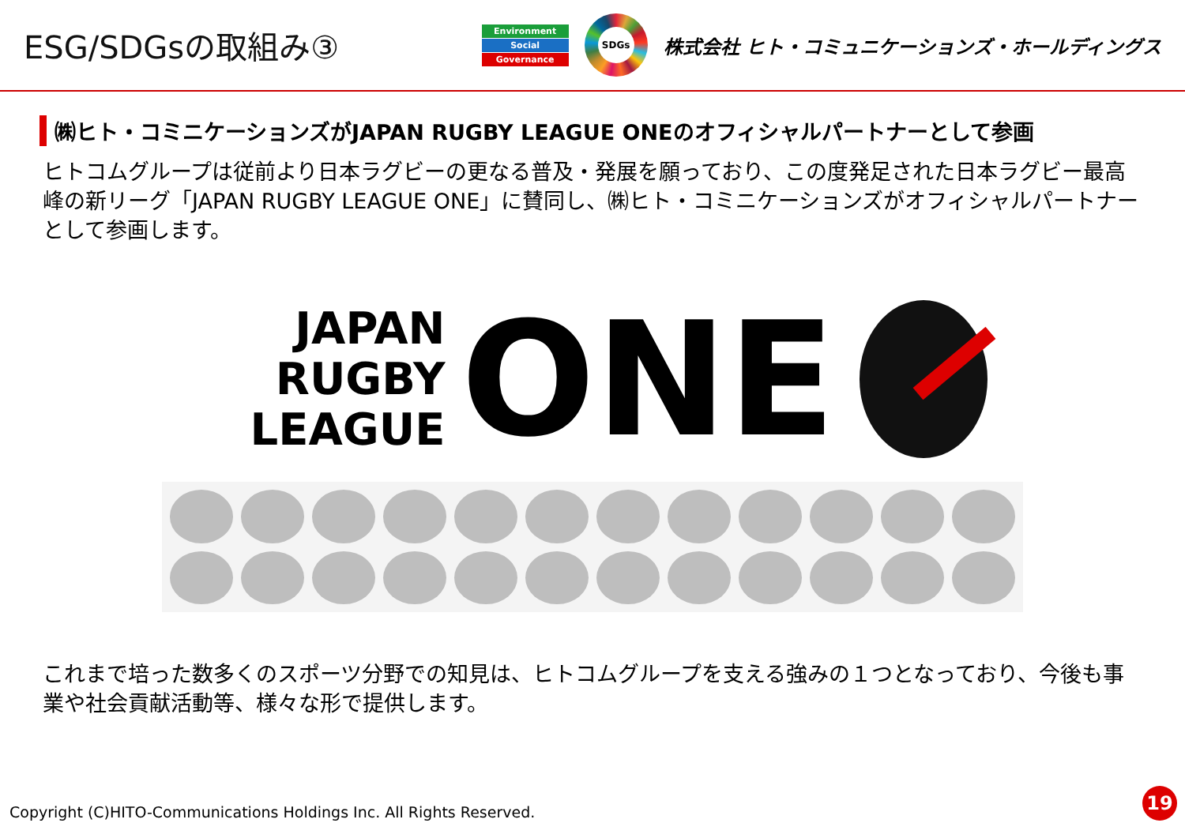ESG/SDGsの取組み③
Environment
Social
Governance
SDGs
株式会社 ヒト・コミュニケーションズ・ホールディングス
㈱ヒト・コミニケーションズがJAPAN RUGBY LEAGUE ONEのオフィシャルパートナーとして参画
ヒトコムグループは従前より日本ラグビーの更なる普及・発展を願っており、この度発足された日本ラグビー最高峰の新リーグ「JAPAN RUGBY LEAGUE ONE」に賛同し、㈱ヒト・コミニケーションズがオフィシャルパートナーとして参画します。
JAPAN RUGBY
LEAGUE
ONE
これまで培った数多くのスポーツ分野での知見は、ヒトコムグループを支える強みの１つとなっており、今後も事業や社会貢献活動等、様々な形で提供します。
Copyright (C)HITO-Communications Holdings Inc. All Rights Reserved.
19